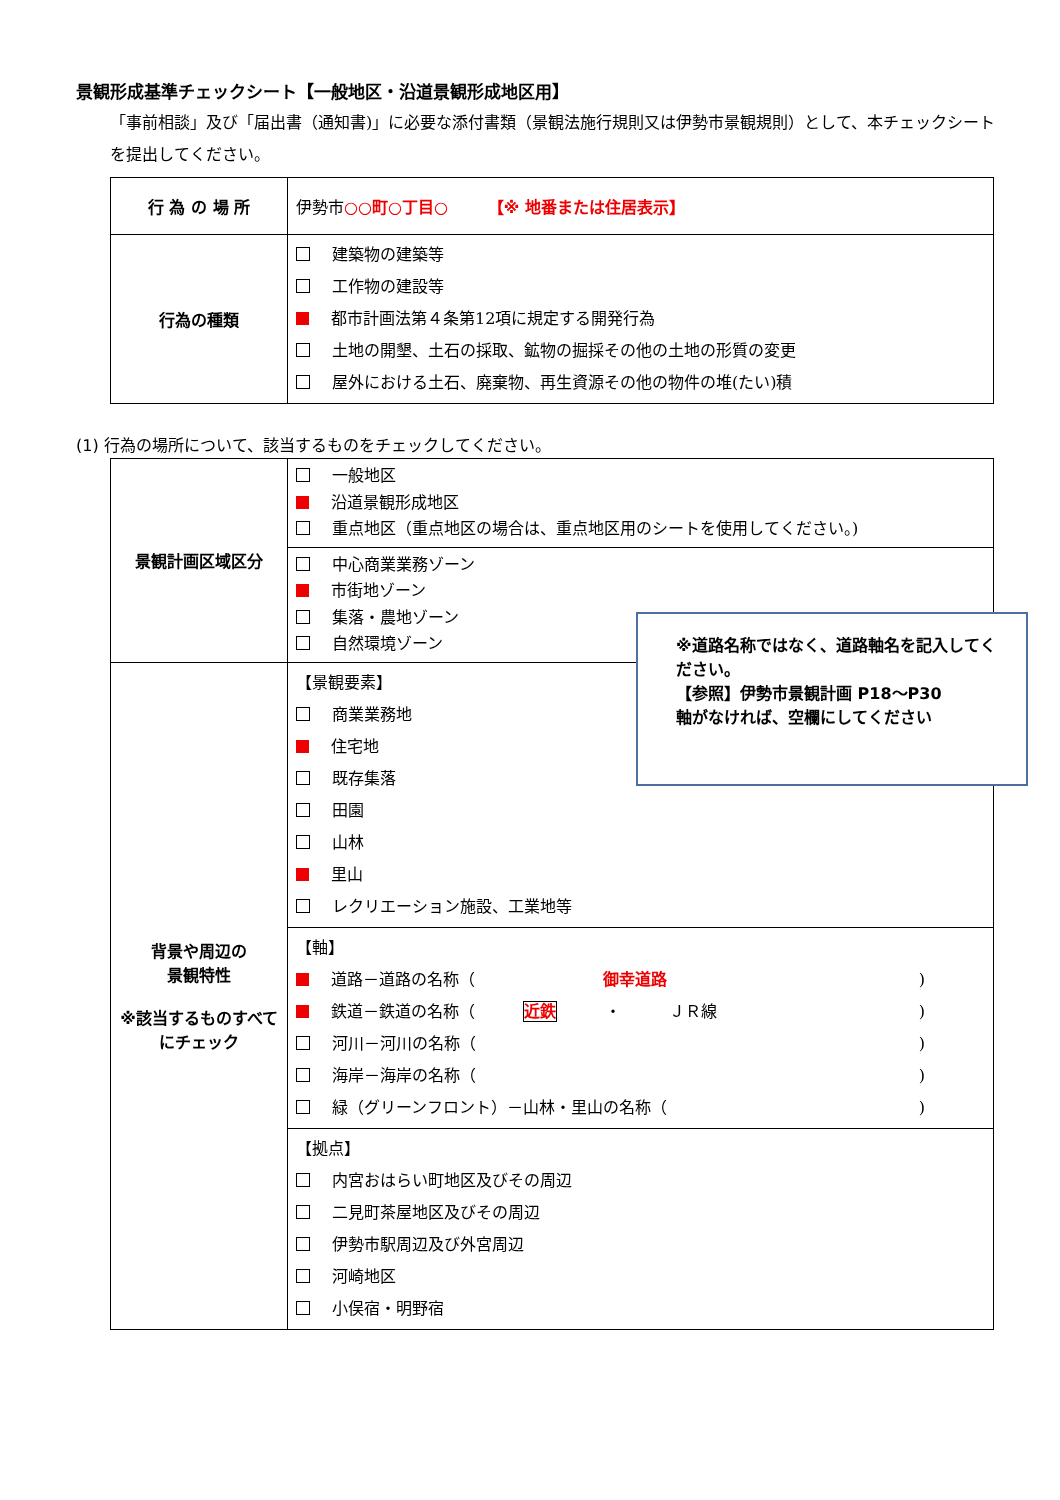景観形成基準チェックシート【一般地区・沿道景観形成地区用】
「事前相談」及び「届出書（通知書)」に必要な添付書類（景観法施行規則又は伊勢市景観規則）として、本チェックシートを提出してください。
| 行 為 の 場 所 | 伊勢市 ○○町○丁目○ 【※ 地番または住居表示】 |
| 行為の種類 | 建築物の建築等 工作物の建設等 都市計画法第４条第12項に規定する開発行為 土地の開墾、土石の採取、鉱物の掘採その他の土地の形質の変更 屋外における土石、廃棄物、再生資源その他の物件の堆(たい)積 |
(1) 行為の場所について、該当するものをチェックしてください。
| 景観計画区域区分 | 一般地区 沿道景観形成地区 重点地区（重点地区の場合は、重点地区用のシートを使用してください。) |
| | 中心商業業務ゾーン 市街地ゾーン 集落・農地ゾーン 自然環境ゾーン |
| 背景や周辺の 景観特性 ※該当するものすべてにチェック | 【景観要素】 商業業務地 住宅地 既存集落 田園 山林 里山 レクリエーション施設、工業地等 |
| | 【軸】 道路－道路の名称（ 御幸道路 ) 鉄道－鉄道の名称（ 近鉄 ・ ＪＲ線 ) 河川－河川の名称（ ) 海岸－海岸の名称（ ) 緑（グリーンフロント）－山林・里山の名称（ ) |
| | 【拠点】 内宮おはらい町地区及びその周辺 二見町茶屋地区及びその周辺 伊勢市駅周辺及び外宮周辺 河崎地区 小俣宿・明野宿 |
※道路名称ではなく、道路軸名を記入してください。
【参照】伊勢市景観計画 P18～P30
軸がなければ、空欄にしてください